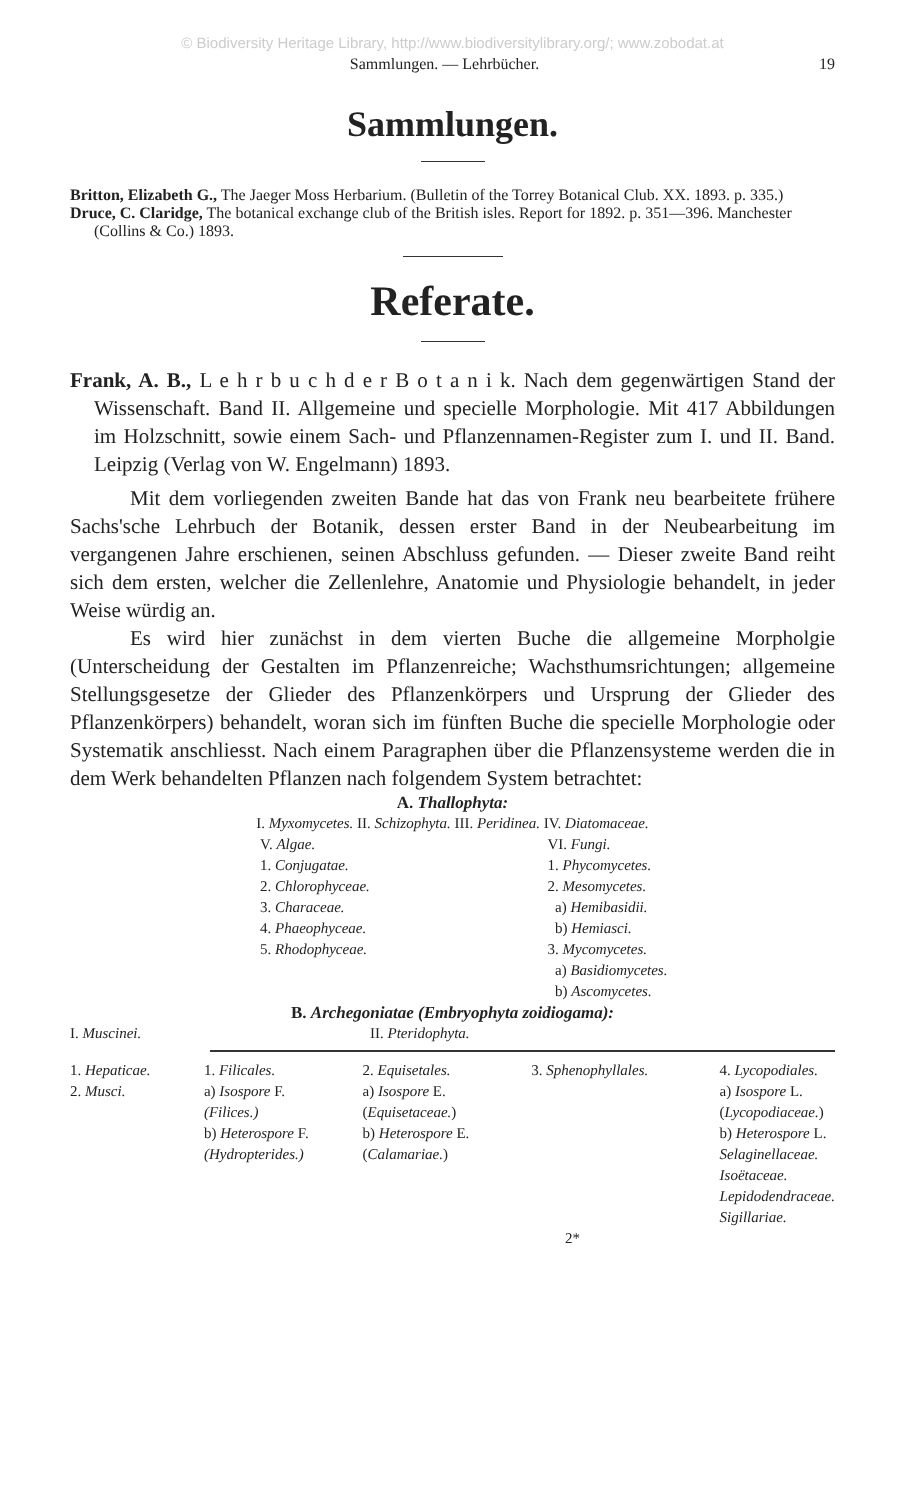© Biodiversity Heritage Library, http://www.biodiversitylibrary.org/; www.zobodat.at
Sammlungen. — Lehrbücher. 19
Sammlungen.
Britton, Elizabeth G., The Jaeger Moss Herbarium. (Bulletin of the Torrey Botanical Club. XX. 1893. p. 335.)
Druce, C. Claridge, The botanical exchange club of the British isles. Report for 1892. p. 351—396. Manchester (Collins & Co.) 1893.
Referate.
Frank, A. B., L e h r b u c h d e r B o t a n i k. Nach dem gegenwärtigen Stand der Wissenschaft. Band II. Allgemeine und specielle Morphologie. Mit 417 Abbildungen im Holzschnitt, sowie einem Sach- und Pflanzennamen-Register zum I. und II. Band. Leipzig (Verlag von W. Engelmann) 1893.
Mit dem vorliegenden zweiten Bande hat das von Frank neu bearbeitete frühere Sachs'sche Lehrbuch der Botanik, dessen erster Band in der Neubearbeitung im vergangenen Jahre erschienen, seinen Abschluss gefunden. — Dieser zweite Band reiht sich dem ersten, welcher die Zellenlehre, Anatomie und Physiologie behandelt, in jeder Weise würdig an.
Es wird hier zunächst in dem vierten Buche die allgemeine Morpholgie (Unterscheidung der Gestalten im Pflanzenreiche; Wachsthumsrichtungen; allgemeine Stellungsgesetze der Glieder des Pflanzenkörpers und Ursprung der Glieder des Pflanzenkörpers) behandelt, woran sich im fünften Buche die specielle Morphologie oder Systematik anschliesst. Nach einem Paragraphen über die Pflanzensysteme werden die in dem Werk behandelten Pflanzen nach folgendem System betrachtet:
A. Thallophyta:
I. Myxomycetes. II. Schizophyta. III. Peridinea. IV. Diatomaceae.
V. Algae.
1. Conjugatae.
2. Chlorophyceae.
3. Characeae.
4. Phaeophyceae.
5. Rhodophyceae.
VI. Fungi.
1. Phycomycetes.
2. Mesomycetes.
a) Hemibasidii.
b) Hemiasci.
3. Mycomycetes.
a) Basidiomycetes.
b) Ascomycetes.
B. Archegoniatae (Embryophyta zoidiogama):
I. Muscinei. II. Pteridophyta.
1. Hepaticae.
2. Musci.
1. Filicales.
a) Isospore F.
(Filices.)
b) Heterospore F.
(Hydropterides.)
2. Equisetales.
a) Isospore E.
(Equisetaceae.)
b) Heterospore E.
(Calamariae.)
3. Sphenophyllales. 4. Lycopodiales.
a) Isospore L.
(Lycopodiaceae.)
b) Heterospore L.
Selaginellaceae.
Isoëtaceae.
Lepidodendraceae.
Sigillariae.
2*